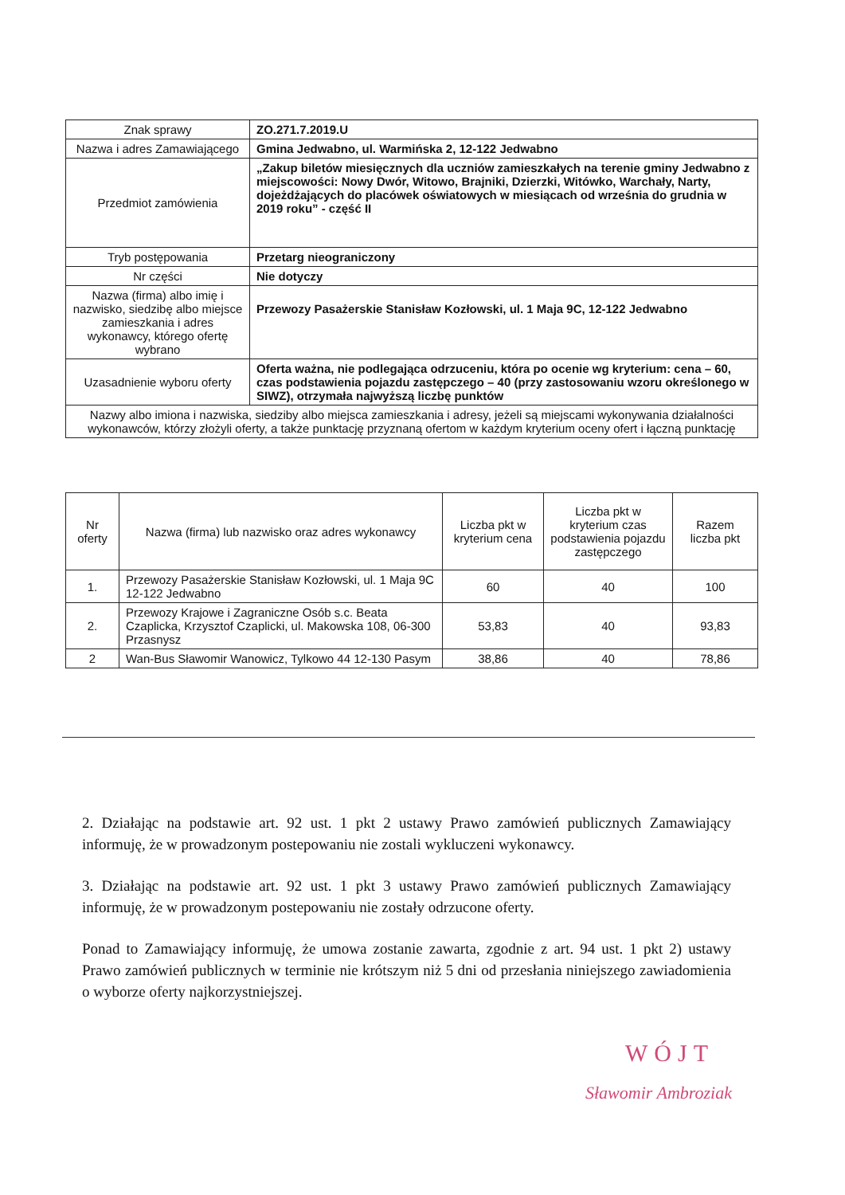| Znak sprawy | ZO.271.7.2019.U |
| Nazwa i adres Zamawiającego | Gmina Jedwabno, ul. Warmińska 2, 12-122 Jedwabno |
| Przedmiot zamówienia | „Zakup biletów miesięcznych dla uczniów zamieszkałych na terenie gminy Jedwabno z miejscowości: Nowy Dwór, Witowo, Brajniki, Dzierzki, Witówko, Warchały, Narty, dojeżdżających do placówek oświatowych w miesiącach od września do grudnia w 2019 roku” - część II |
| Tryb postępowania | Przetarg nieograniczony |
| Nr części | Nie dotyczy |
| Nazwa (firma) albo imię i nazwisko, siedzibę albo miejsce zamieszkania i adres wykonawcy, którego ofertę wybrano | Przewozy Pasażerskie Stanisław Kozłowski, ul. 1 Maja 9C, 12-122 Jedwabno |
| Uzasadnienie wyboru oferty | Oferta ważna, nie podlegająca odrzuceniu, która po ocenie wg kryterium: cena – 60, czas podstawienia pojazdu zastępczego – 40 (przy zastosowaniu wzoru określonego w SIWZ), otrzymała najwyższą liczbę punktów |
| Nazwy albo imiona i nazwiska, siedziby albo miejsca zamieszkania i adresy, jeżeli są miejscami wykonywania działalności wykonawców, którzy złożyli oferty, a także punktację przyznaną ofertom w każdym kryterium oceny ofert i łączną punktację | |
| Nr oferty | Nazwa (firma) lub nazwisko oraz adres wykonawcy | Liczba pkt w kryterium cena | Liczba pkt w kryterium czas podstawienia pojazdu zastępczego | Razem liczba pkt |
| --- | --- | --- | --- | --- |
| 1. | Przewozy Pasażerskie Stanisław Kozłowski, ul. 1 Maja 9C 12-122 Jedwabno | 60 | 40 | 100 |
| 2. | Przewozy Krajowe i Zagraniczne Osób s.c. Beata Czaplicka, Krzysztof Czaplicki, ul. Makowska 108, 06-300 Przasnysz | 53,83 | 40 | 93,83 |
| 2 | Wan-Bus Sławomir Wanowicz, Tylkowo 44 12-130 Pasym | 38,86 | 40 | 78,86 |
2. Działając na podstawie art. 92 ust. 1 pkt 2 ustawy Prawo zamówień publicznych Zamawiający informuję, że w prowadzonym postepowaniu nie zostali wykluczeni wykonawcy.
3. Działając na podstawie art. 92 ust. 1 pkt 3 ustawy Prawo zamówień publicznych Zamawiający informuję, że w prowadzonym postepowaniu nie zostały odrzucone oferty.
Ponad to Zamawiający informuję, że umowa zostanie zawarta, zgodnie z art. 94 ust. 1 pkt 2) ustawy Prawo zamówień publicznych w terminie nie krótszym niż 5 dni od przesłania niniejszego zawiadomienia o wyborze oferty najkorzystniejszej.
WÓJT
Sławomir Ambroziak